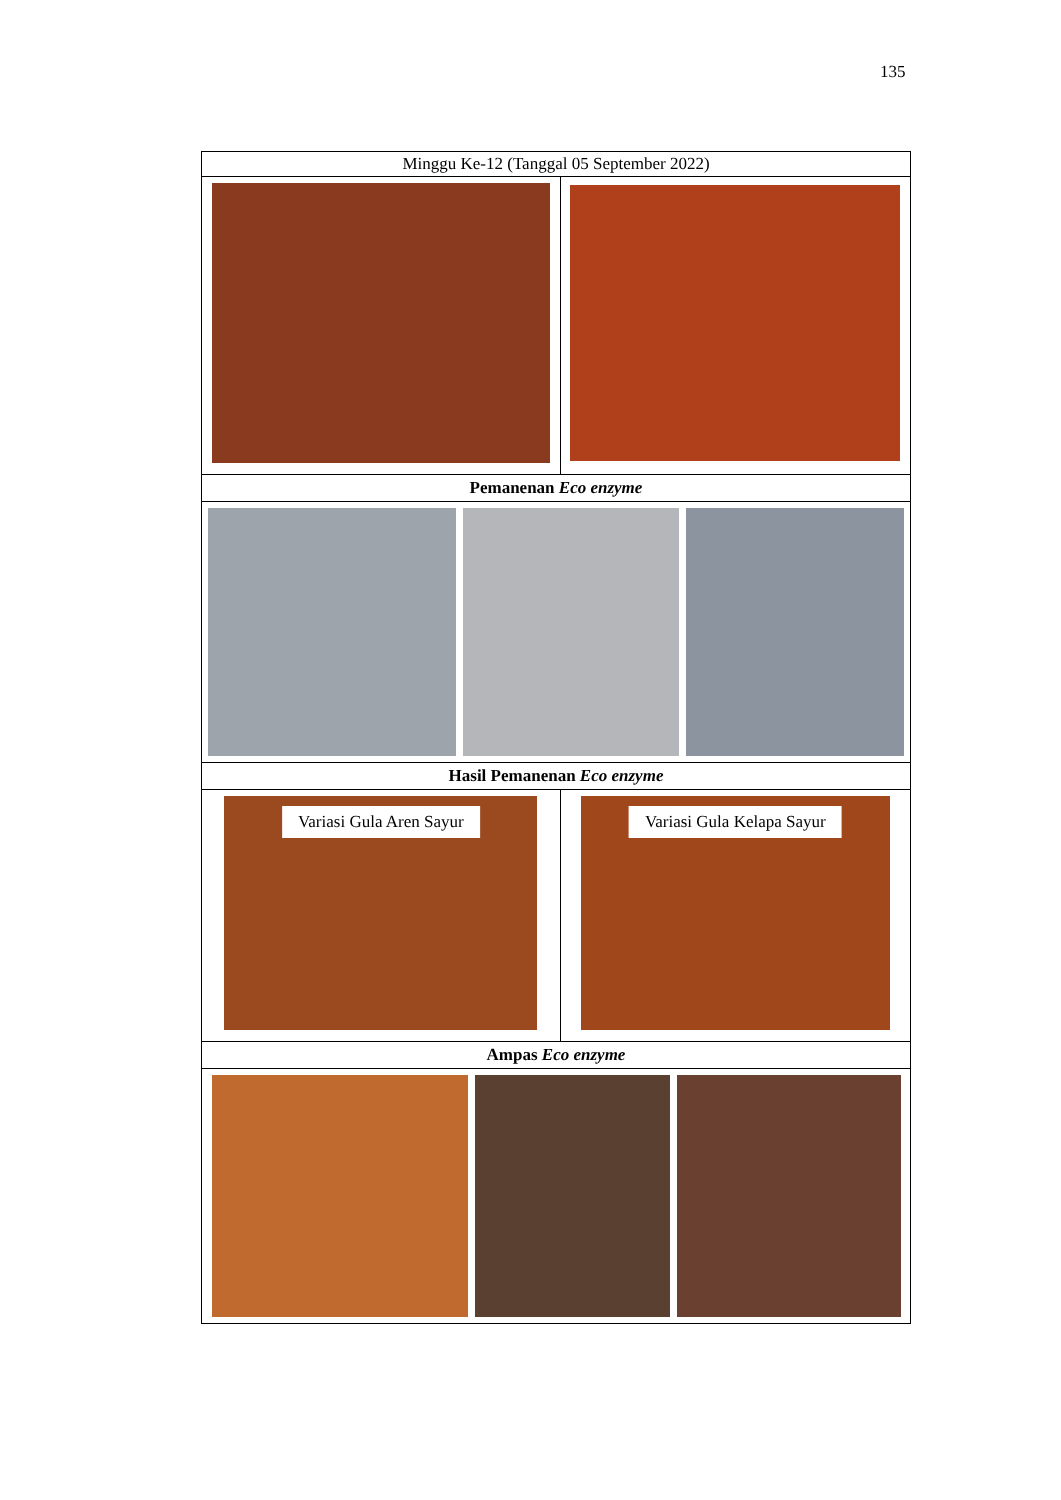135
| Minggu Ke-12 (Tanggal 05 September 2022) | |
| Pemanenan Eco enzyme | |
| Hasil Pemanenan Eco enzyme | |
| Variasi Gula Aren Sayur | Variasi Gula Kelapa Sayur |
| Ampas Eco enzyme | |